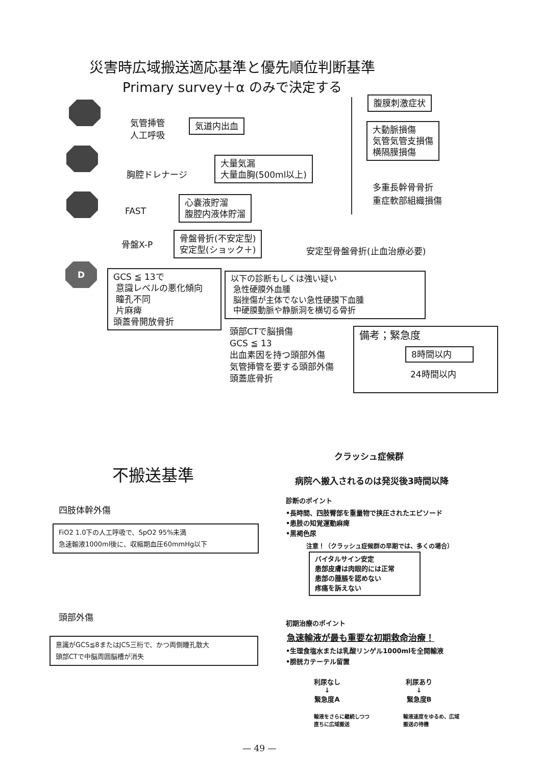災害時広域搬送適応基準と優先順位判断基準
Primary survey＋α のみで決定する
D
気管挿管
人工呼吸
気道内出血
胸腔ドレナージ
大量気漏
大量血胸(500ml以上)
FAST
心嚢液貯溜
腹腔内液体貯溜
骨盤X-P
骨盤骨折(不安定型)
安定型(ショック＋)
安定型骨盤骨折(止血治療必要)
腹膜刺激症状
大動脈損傷
気管気管支損傷
横隔膜損傷
多重長幹骨骨折
重症軟部組織損傷
GCS ≦ 13で
意識レベルの悪化傾向
瞳孔不同
片麻痺
頭蓋骨開放骨折
以下の診断もしくは強い疑い
急性硬膜外血腫
脳挫傷が主体でない急性硬膜下血腫
中硬膜動脈や静脈洞を横切る骨折
頭部CTで脳損傷
GCS ≦ 13
出血素因を持つ頭部外傷
気管挿管を要する頭部外傷
頭蓋底骨折
備考；緊急度
8時間以内
24時間以内
不搬送基準
四肢体幹外傷
FiO2 1.0下の人工呼吸で、SpO2 95%未満
急速輸液1000ml後に、収縮期血圧60mmHg以下
頭部外傷
意識がGCS≦8またはJCS三桁で、かつ両側瞳孔散大
頭部CTで中脳周囲脳槽が消失
クラッシュ症候群
病院へ搬入されるのは発災後3時間以降
診断のポイント
•長時間、四肢臀部を重量物で挟圧されたエピソード
•患肢の知覚運動麻痺
•黒褐色尿
注意！（クラッシュ症候群の早期では、多くの場合）
バイタルサイン安定
患部皮膚は肉眼的には正常
患部の腫脹を認めない
疼痛を訴えない
初期治療のポイント
急速輸液が最も重要な初期救命治療！
•生理食塩水または乳酸リンゲル1000mlを全開輸液
•膀胱カテーテル留置
利尿なし
↓
緊急度A
利尿あり
↓
緊急度B
輸液をさらに継続しつつ
直ちに広域搬送
輸液速度をゆるめ、広域
搬送の待機
— 49 —